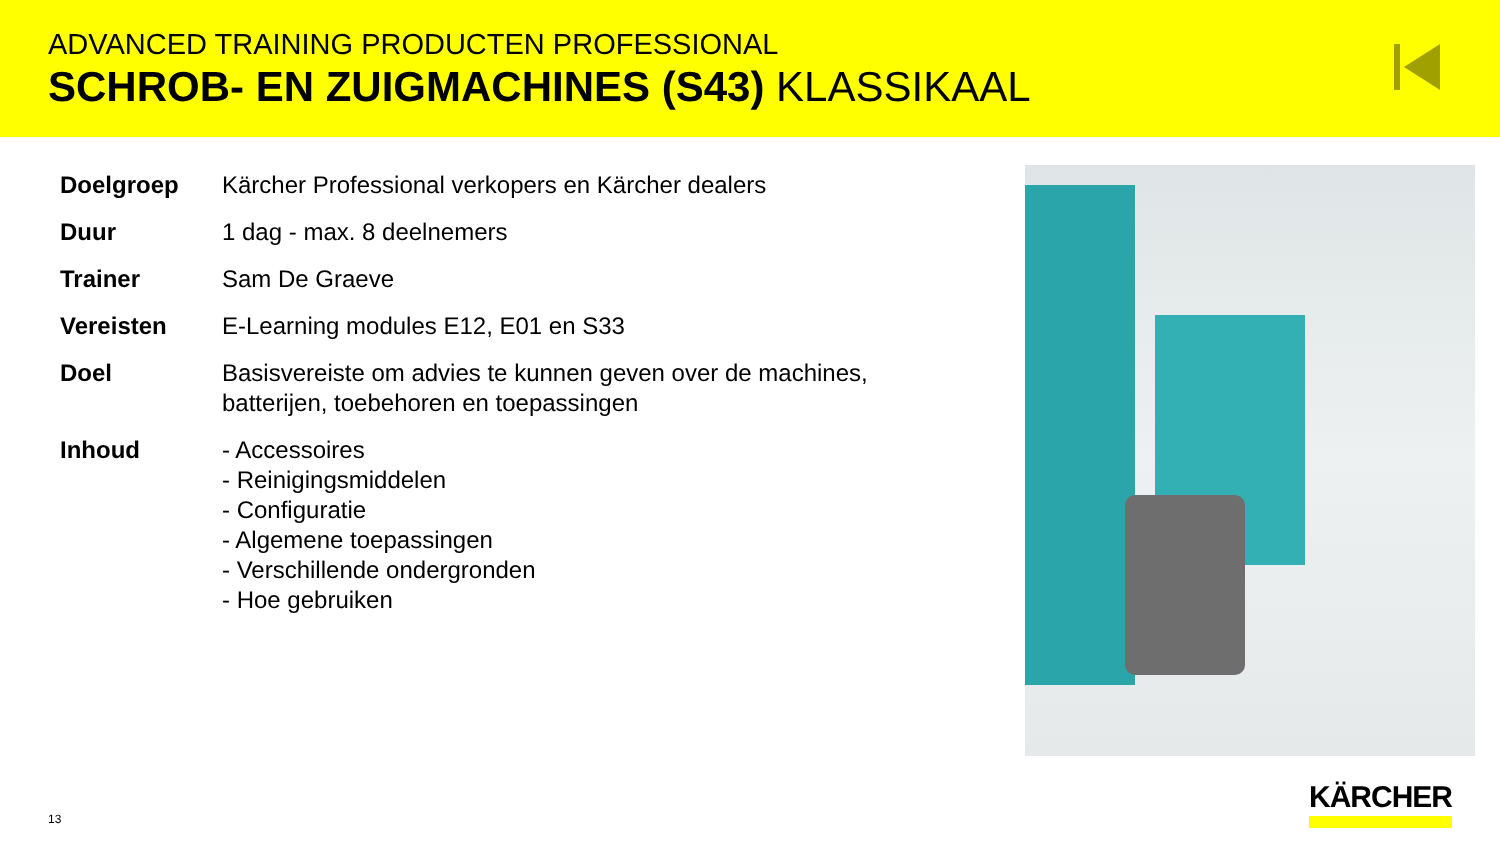ADVANCED TRAINING PRODUCTEN PROFESSIONAL
SCHROB- EN ZUIGMACHINES (S43) KLASSIKAAL
| Doelgroep | Kärcher Professional verkopers en Kärcher dealers |
| Duur | 1 dag - max. 8 deelnemers |
| Trainer | Sam De Graeve |
| Vereisten | E-Learning modules E12, E01 en S33 |
| Doel | Basisvereiste om advies te kunnen geven over de machines, batterijen, toebehoren en toepassingen |
| Inhoud | - Accessoires - Reinigingsmiddelen - Configuratie - Algemene toepassingen - Verschillende ondergronden - Hoe gebruiken |
13
KÄRCHER